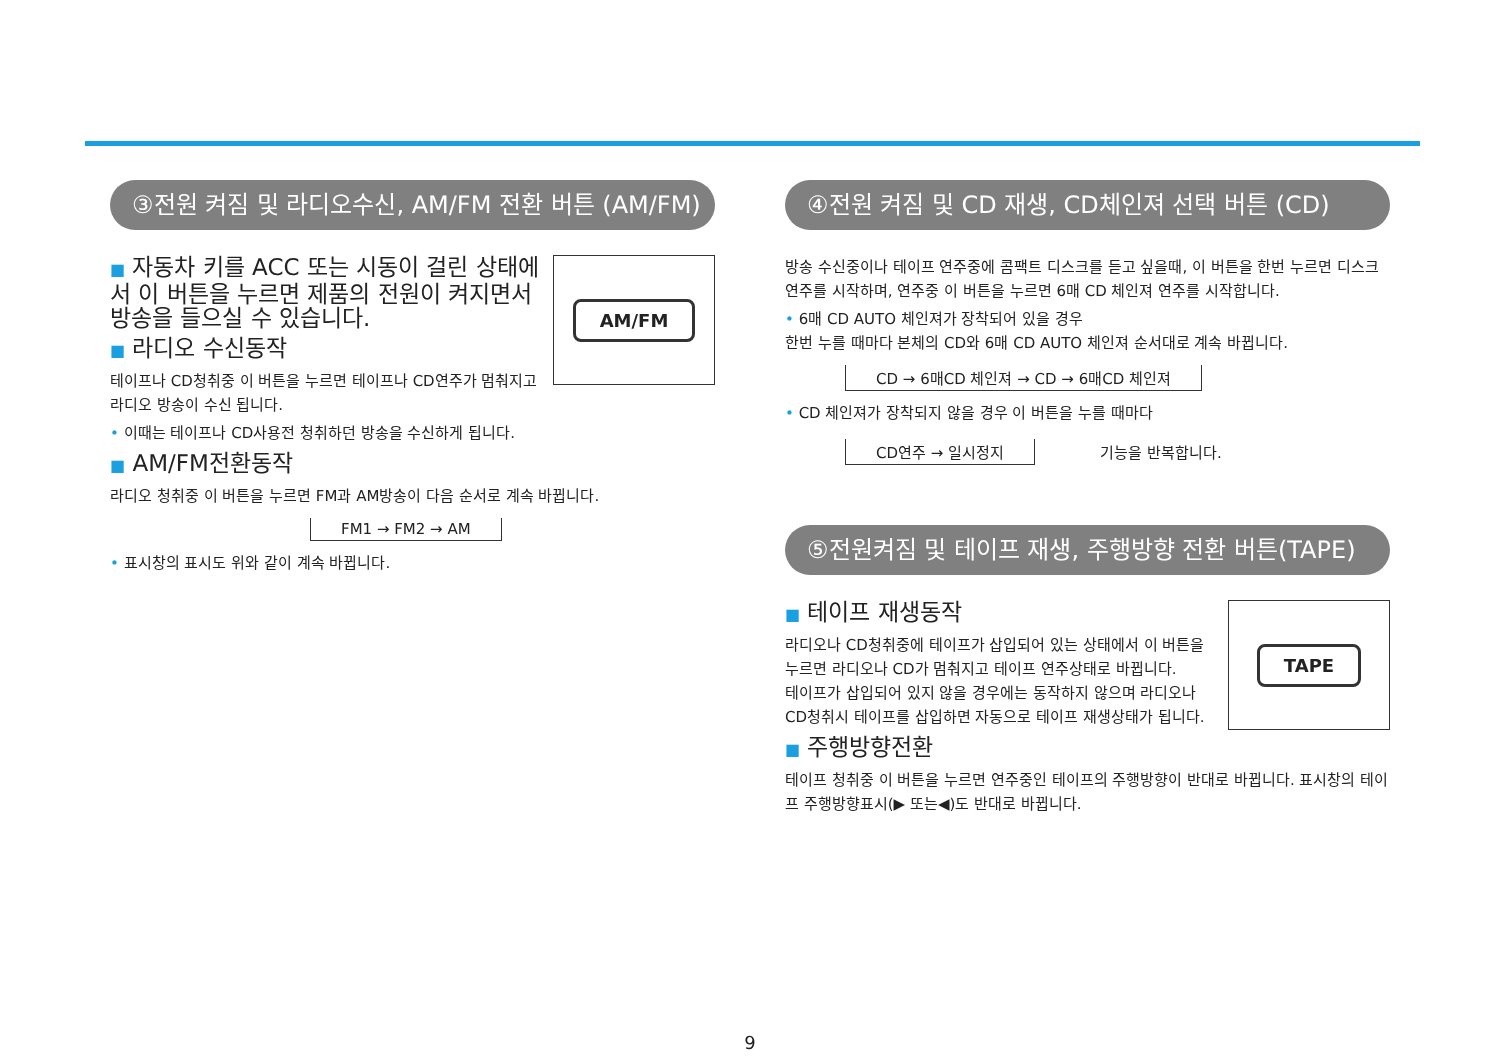③전원 켜짐 및 라디오수신, AM/FM 전환 버튼 (AM/FM)
AM/FM
■ 자동차 키를 ACC 또는 시동이 걸린 상태에서 이 버튼을 누르면 제품의 전원이 켜지면서 방송을 들으실 수 있습니다.
■ 라디오 수신동작
테이프나 CD청취중 이 버튼을 누르면 테이프나 CD연주가 멈춰지고 라디오 방송이 수신 됩니다.
• 이때는 테이프나 CD사용전 청취하던 방송을 수신하게 됩니다.
■ AM/FM전환동작
라디오 청취중 이 버튼을 누르면 FM과 AM방송이 다음 순서로 계속 바뀝니다.
FM1 → FM2 → AM
• 표시창의 표시도 위와 같이 계속 바뀝니다.
④전원 켜짐 및 CD 재생, CD체인져 선택 버튼 (CD)
방송 수신중이나 테이프 연주중에 콤팩트 디스크를 듣고 싶을때, 이 버튼을 한번 누르면 디스크 연주를 시작하며, 연주중 이 버튼을 누르면 6매 CD 체인져 연주를 시작합니다.
• 6매 CD AUTO 체인져가 장착되어 있을 경우
한번 누를 때마다 본체의 CD와 6매 CD AUTO 체인져 순서대로 계속 바뀝니다.
CD → 6매CD 체인져 → CD → 6매CD 체인져
• CD 체인져가 장착되지 않을 경우 이 버튼을 누를 때마다
CD연주 → 일시정지
기능을 반복합니다.
⑤전원켜짐 및 테이프 재생, 주행방향 전환 버튼(TAPE)
TAPE
■ 테이프 재생동작
라디오나 CD청취중에 테이프가 삽입되어 있는 상태에서 이 버튼을 누르면 라디오나 CD가 멈춰지고 테이프 연주상태로 바뀝니다.
테이프가 삽입되어 있지 않을 경우에는 동작하지 않으며 라디오나 CD청취시 테이프를 삽입하면 자동으로 테이프 재생상태가 됩니다.
■ 주행방향전환
테이프 청취중 이 버튼을 누르면 연주중인 테이프의 주행방향이 반대로 바뀝니다. 표시창의 테이프 주행방향표시(▶ 또는◀)도 반대로 바뀝니다.
9